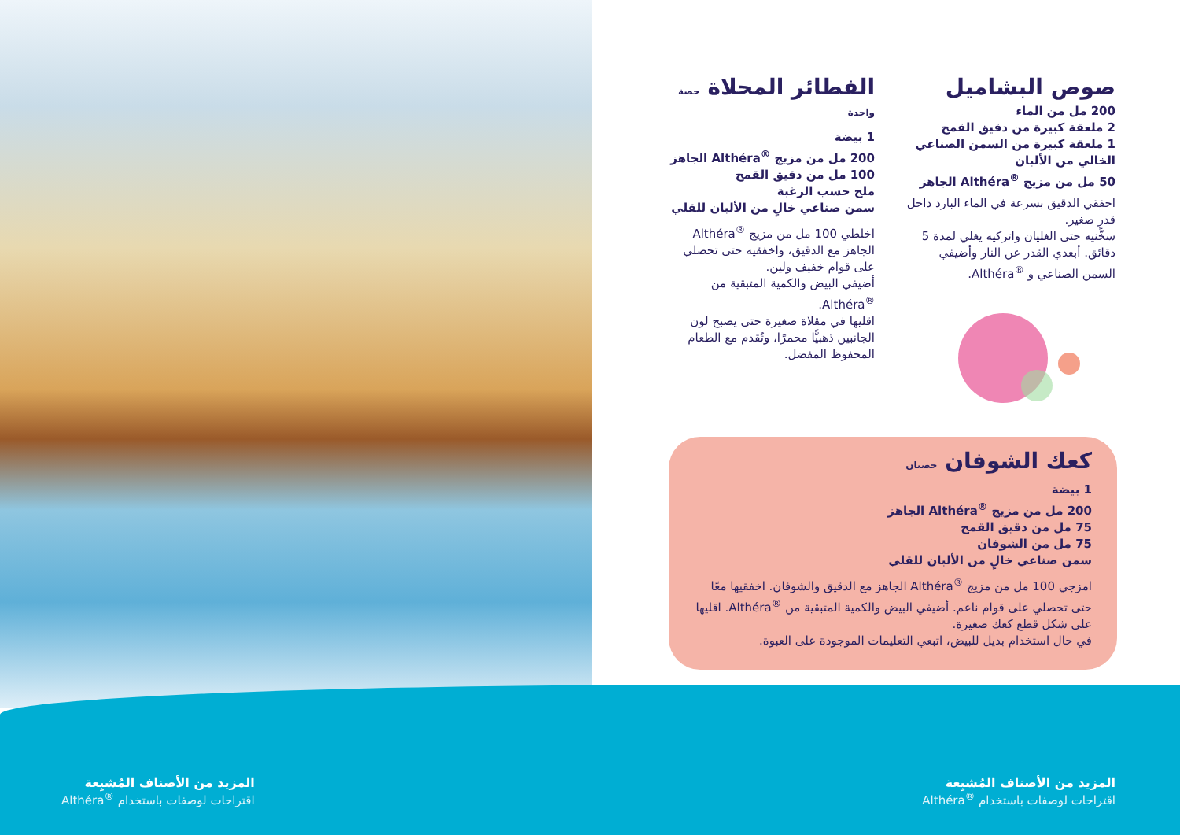صوص البشاميل
200 مل من الماء
2 ملعقة كبيرة من دقيق القمح
1 ملعقة كبيرة من السمن الصناعي الخالي من الألبان
50 مل من مزيج <sup>®</sup>Althéra الجاهز
اخفقي الدقيق بسرعة في الماء البارد داخل قدرٍ صغير.
سخّنيه حتى الغليان واتركيه يغلي لمدة 5 دقائق. أبعدي القدر عن النار وأضيفي السمن الصناعي و <sup>®</sup>Althéra.
الفطائر المحلاة حصة واحدة
1 بيضة
200 مل من مزيج <sup>®</sup>Althéra الجاهز
100 مل من دقيق القمح
ملح حسب الرغبة
سمن صناعي خالٍ من الألبان للقلي
اخلطي 100 مل من مزيج <sup>®</sup>Althéra الجاهز مع الدقيق، واخفقيه حتى تحصلي على قوام خفيف ولين.
أضيفي البيض والكمية المتبقية من <sup>®</sup>Althéra.
اقليها في مقلاة صغيرة حتى يصبح لون الجانبين ذهبيًّا محمرًا، وتُقدم مع الطعام المحفوظ المفضل.
كعك الشوفان حصتان
1 بيضة
200 مل من مزيج <sup>®</sup>Althéra الجاهز
75 مل من دقيق القمح
75 مل من الشوفان
سمن صناعي خالٍ من الألبان للقلي
امزجي 100 مل من مزيج <sup>®</sup>Althéra الجاهز مع الدقيق والشوفان. اخفقيها معًا حتى تحصلي على قوام ناعم. أضيفي البيض والكمية المتبقية من <sup>®</sup>Althéra. اقليها على شكل قطع كعك صغيرة.
في حال استخدام بديل للبيض، اتبعي التعليمات الموجودة على العبوة.
المزيد من الأصناف المُشبِعة
اقتراحات لوصفات باستخدام <sup>®</sup>Althéra
المزيد من الأصناف المُشبِعة
اقتراحات لوصفات باستخدام <sup>®</sup>Althéra